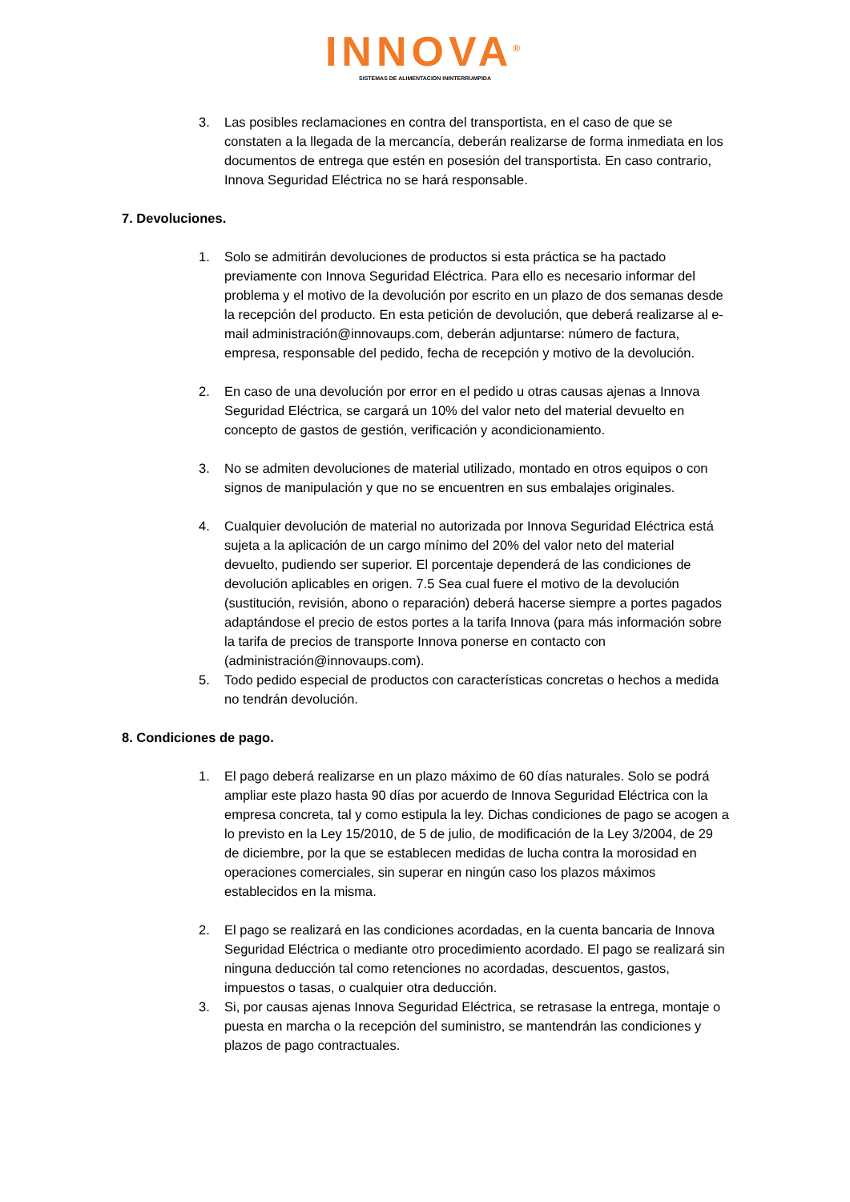INNOVA<sup>®</sup>
SISTEMAS DE ALIMENTACION ININTERRUMPIDA
3. Las posibles reclamaciones en contra del transportista, en el caso de que se constaten a la llegada de la mercancía, deberán realizarse de forma inmediata en los documentos de entrega que estén en posesión del transportista. En caso contrario, Innova Seguridad Eléctrica no se hará responsable.
7. Devoluciones.
1. Solo se admitirán devoluciones de productos si esta práctica se ha pactado previamente con Innova Seguridad Eléctrica. Para ello es necesario informar del problema y el motivo de la devolución por escrito en un plazo de dos semanas desde la recepción del producto. En esta petición de devolución, que deberá realizarse al e-mail administración@innovaups.com, deberán adjuntarse: número de factura, empresa, responsable del pedido, fecha de recepción y motivo de la devolución.
2. En caso de una devolución por error en el pedido u otras causas ajenas a Innova Seguridad Eléctrica, se cargará un 10% del valor neto del material devuelto en concepto de gastos de gestión, verificación y acondicionamiento.
3. No se admiten devoluciones de material utilizado, montado en otros equipos o con signos de manipulación y que no se encuentren en sus embalajes originales.
4. Cualquier devolución de material no autorizada por Innova Seguridad Eléctrica está sujeta a la aplicación de un cargo mínimo del 20% del valor neto del material devuelto, pudiendo ser superior. El porcentaje dependerá de las condiciones de devolución aplicables en origen. 7.5 Sea cual fuere el motivo de la devolución (sustitución, revisión, abono o reparación) deberá hacerse siempre a portes pagados adaptándose el precio de estos portes a la tarifa Innova (para más información sobre la tarifa de precios de transporte Innova ponerse en contacto con (administración@innovaups.com).
5. Todo pedido especial de productos con características concretas o hechos a medida no tendrán devolución.
8. Condiciones de pago.
1. El pago deberá realizarse en un plazo máximo de 60 días naturales. Solo se podrá ampliar este plazo hasta 90 días por acuerdo de Innova Seguridad Eléctrica con la empresa concreta, tal y como estipula la ley. Dichas condiciones de pago se acogen a lo previsto en la Ley 15/2010, de 5 de julio, de modificación de la Ley 3/2004, de 29 de diciembre, por la que se establecen medidas de lucha contra la morosidad en operaciones comerciales, sin superar en ningún caso los plazos máximos establecidos en la misma.
2. El pago se realizará en las condiciones acordadas, en la cuenta bancaria de Innova Seguridad Eléctrica o mediante otro procedimiento acordado. El pago se realizará sin ninguna deducción tal como retenciones no acordadas, descuentos, gastos, impuestos o tasas, o cualquier otra deducción.
3. Si, por causas ajenas Innova Seguridad Eléctrica, se retrasase la entrega, montaje o puesta en marcha o la recepción del suministro, se mantendrán las condiciones y plazos de pago contractuales.